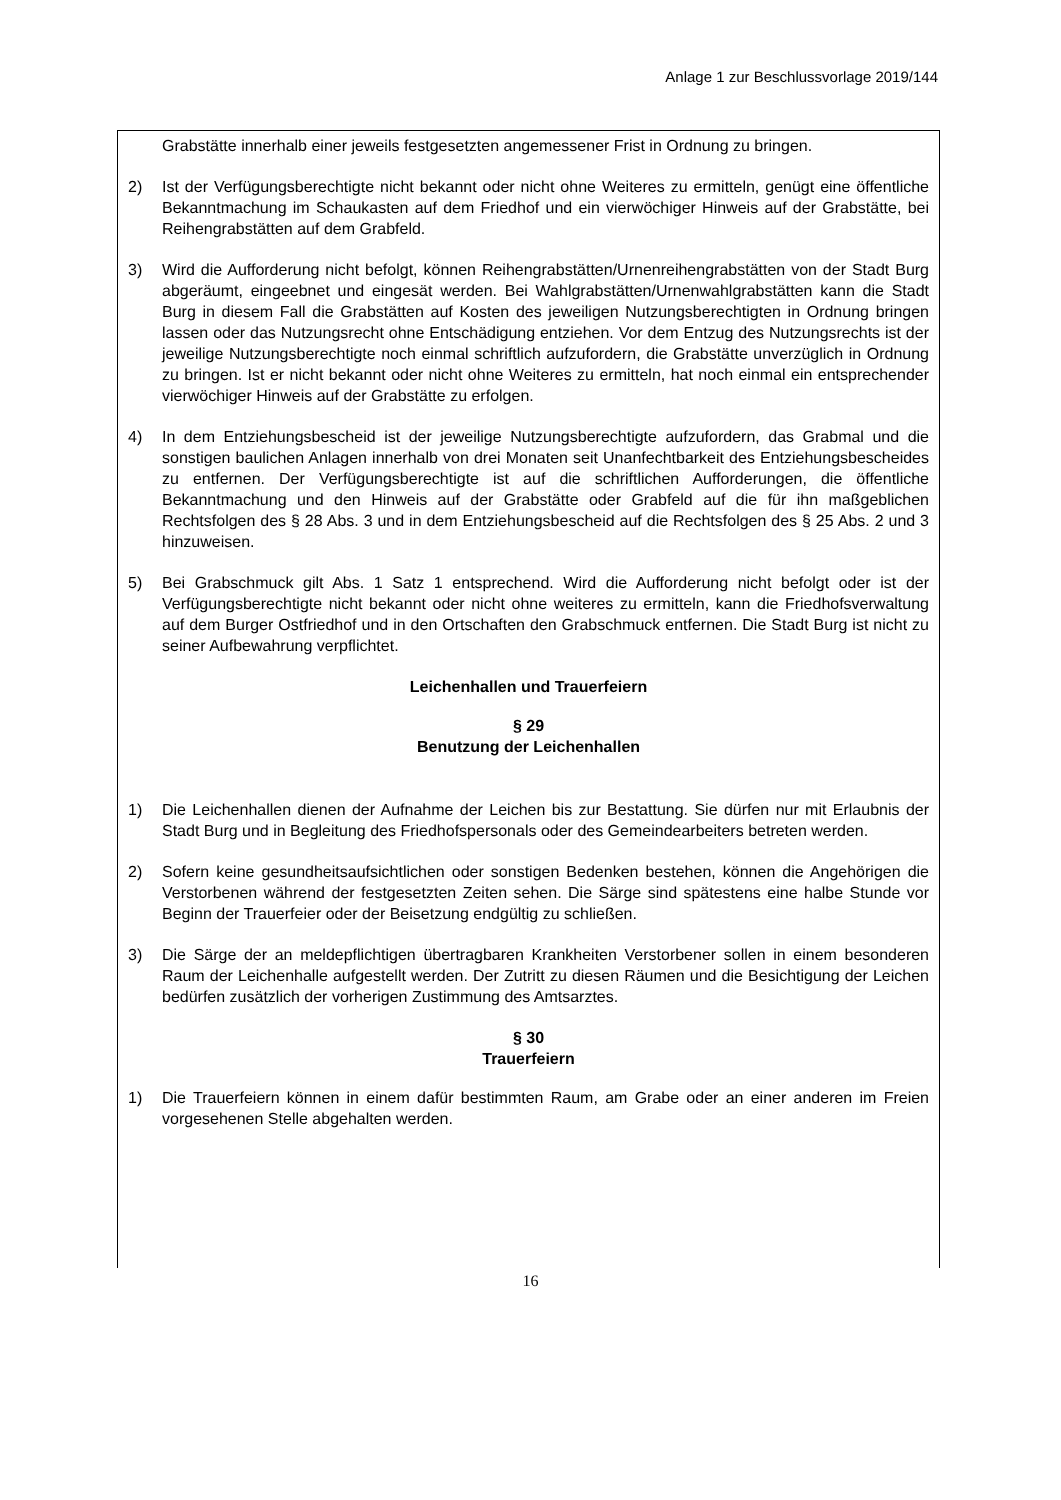Anlage 1 zur Beschlussvorlage 2019/144
Grabstätte innerhalb einer jeweils festgesetzten angemessener Frist in Ordnung zu bringen.
2) Ist der Verfügungsberechtigte nicht bekannt oder nicht ohne Weiteres zu ermitteln, genügt eine öffentliche Bekanntmachung im Schaukasten auf dem Friedhof und ein vierwöchiger Hinweis auf der Grabstätte, bei Reihengrabstätten auf dem Grabfeld.
3) Wird die Aufforderung nicht befolgt, können Reihengrabstätten/Urnenreihengrabstätten von der Stadt Burg abgeräumt, eingeebnet und eingesät werden. Bei Wahlgrabstätten/Urnenwahlgrabstätten kann die Stadt Burg in diesem Fall die Grabstätten auf Kosten des jeweiligen Nutzungsberechtigten in Ordnung bringen lassen oder das Nutzungsrecht ohne Entschädigung entziehen. Vor dem Entzug des Nutzungsrechts ist der jeweilige Nutzungsberechtigte noch einmal schriftlich aufzufordern, die Grabstätte unverzüglich in Ordnung zu bringen. Ist er nicht bekannt oder nicht ohne Weiteres zu ermitteln, hat noch einmal ein entsprechender vierwöchiger Hinweis auf der Grabstätte zu erfolgen.
4) In dem Entziehungsbescheid ist der jeweilige Nutzungsberechtigte aufzufordern, das Grabmal und die sonstigen baulichen Anlagen innerhalb von drei Monaten seit Unanfechtbarkeit des Entziehungsbescheides zu entfernen. Der Verfügungsberechtigte ist auf die schriftlichen Aufforderungen, die öffentliche Bekanntmachung und den Hinweis auf der Grabstätte oder Grabfeld auf die für ihn maßgeblichen Rechtsfolgen des § 28 Abs. 3 und in dem Entziehungsbescheid auf die Rechtsfolgen des § 25 Abs. 2 und 3 hinzuweisen.
5) Bei Grabschmuck gilt Abs. 1 Satz 1 entsprechend. Wird die Aufforderung nicht befolgt oder ist der Verfügungsberechtigte nicht bekannt oder nicht ohne weiteres zu ermitteln, kann die Friedhofsverwaltung auf dem Burger Ostfriedhof und in den Ortschaften den Grabschmuck entfernen. Die Stadt Burg ist nicht zu seiner Aufbewahrung verpflichtet.
Leichenhallen und Trauerfeiern
§ 29
Benutzung der Leichenhallen
1) Die Leichenhallen dienen der Aufnahme der Leichen bis zur Bestattung. Sie dürfen nur mit Erlaubnis der Stadt Burg und in Begleitung des Friedhofspersonals oder des Gemeindearbeiters betreten werden.
2) Sofern keine gesundheitsaufsichtlichen oder sonstigen Bedenken bestehen, können die Angehörigen die Verstorbenen während der festgesetzten Zeiten sehen. Die Särge sind spätestens eine halbe Stunde vor Beginn der Trauerfeier oder der Beisetzung endgültig zu schließen.
3) Die Särge der an meldepflichtigen übertragbaren Krankheiten Verstorbener sollen in einem besonderen Raum der Leichenhalle aufgestellt werden. Der Zutritt zu diesen Räumen und die Besichtigung der Leichen bedürfen zusätzlich der vorherigen Zustimmung des Amtsarztes.
§ 30
Trauerfeiern
1) Die Trauerfeiern können in einem dafür bestimmten Raum, am Grabe oder an einer anderen im Freien vorgesehenen Stelle abgehalten werden.
16